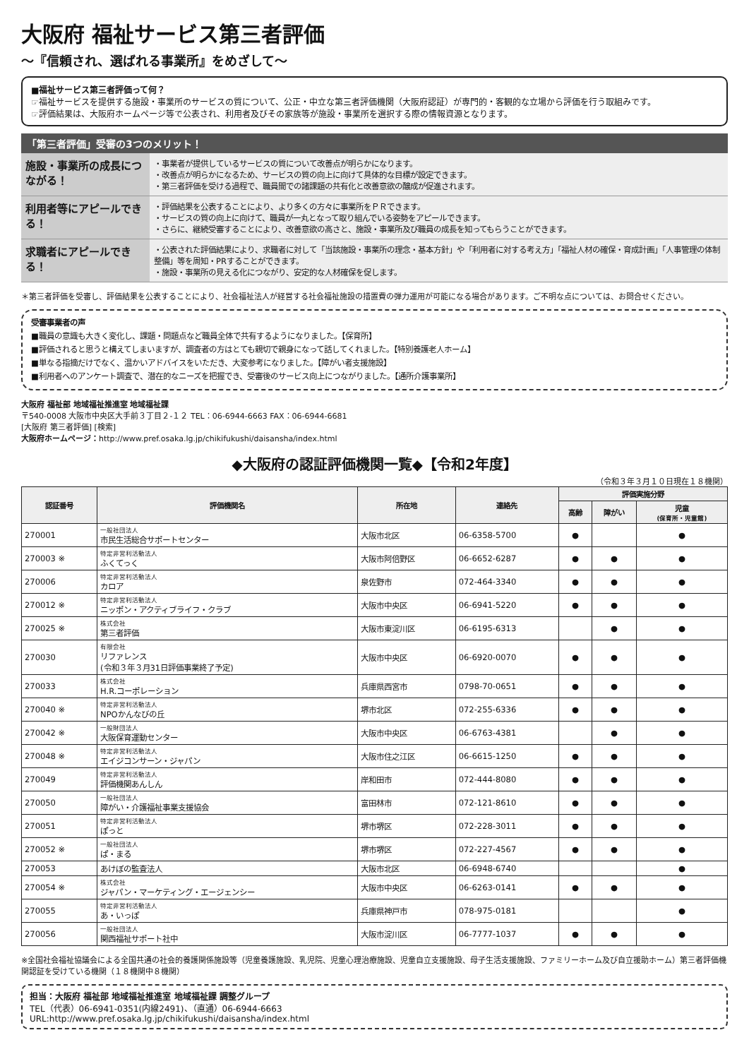大阪府 福祉サービス第三者評価
～『信頼され、選ばれる事業所』をめざして～
■福祉サービス第三者評価って何？
☞福祉サービスを提供する施設・事業所のサービスの質について、公正・中立な第三者評価機関（大阪府認証）が専門的・客観的な立場から評価を行う取組みです。
☞評価結果は、大阪府ホームページ等で公表され、利用者及びその家族等が施設・事業所を選択する際の情報資源となります。
「第三者評価」受審の3つのメリット！
施設・事業所の成長につながる！
・事業者が提供しているサービスの質について改善点が明らかになります。
・改善点が明らかになるため、サービスの質の向上に向けて具体的な目標が設定できます。
・第三者評価を受ける過程で、職員間での諸課題の共有化と改善意欲の醸成が促進されます。
利用者等にアピールできる！
・評価結果を公表することにより、より多くの方々に事業所をＰＲできます。
・サービスの質の向上に向けて、職員が一丸となって取り組んでいる姿勢をアピールできます。
・さらに、継続受審することにより、改善意欲の高さと、施設・事業所及び職員の成長を知ってもらうことができます。
求職者にアピールできる！
・公表された評価結果により、求職者に対して「当該施設・事業所の理念・基本方針」や「利用者に対する考え方」「福祉人材の確保・育成計画」「人事管理の体制整備」等を周知・PRすることができます。
・施設・事業所の見える化につながり、安定的な人材確保を促します。
＊第三者評価を受審し、評価結果を公表することにより、社会福祉法人が経営する社会福祉施設の措置費の弾力運用が可能になる場合があります。ご不明な点については、お問合せください。
受審事業者の声
■職員の意識も大きく変化し、課題・問題点など職員全体で共有するようになりました。【保育所】
■評価されると思うと構えてしまいますが、調査者の方はとても親切で親身になって話してくれました。【特別養護老人ホーム】
■単なる指摘だけでなく、温かいアドバイスをいただき、大変参考になりました。【障がい者支援施設】
■利用者へのアンケート調査で、潜在的なニーズを把握でき、受審後のサービス向上につながりました。【通所介護事業所】
大阪府 福祉部 地域福祉推進室 地域福祉課
〒540-0008 大阪市中央区大手前３丁目２-１２ TEL：06-6944-6663 FAX：06-6944-6681
[大阪府 第三者評価] [検索]
大阪府ホームページ：http://www.pref.osaka.lg.jp/chikifukushi/daisansha/index.html
◆大阪府の認証評価機関一覧◆【令和2年度】
（令和３年３月１０日現在１８機関）
| 認証番号 | 評価機関名 | 所在地 | 連絡先 | 評価実施分野 | | |
| --- | --- | --- | --- | --- | --- | --- |
| | | | | 高齢 | 障がい | 児童 (保育所・児童館) |
| 270001 | 一般社団法人 市民生活総合サポートセンター | 大阪市北区 | 06-6358-5700 | ● | | ● |
| 270003 ※ | 特定非営利活動法人 ふくてっく | 大阪市阿倍野区 | 06-6652-6287 | ● | ● | ● |
| 270006 | 特定非営利活動法人 カロア | 泉佐野市 | 072-464-3340 | ● | ● | ● |
| 270012 ※ | 特定非営利活動法人 ニッポン・アクティブライフ・クラブ | 大阪市中央区 | 06-6941-5220 | ● | ● | ● |
| 270025 ※ | 株式会社 第三者評価 | 大阪市東淀川区 | 06-6195-6313 | | ● | ● |
| 270030 | 有限会社 リファレンス (令和３年３月31日評価事業終了予定) | 大阪市中央区 | 06-6920-0070 | ● | ● | ● |
| 270033 | 株式会社 H.R.コーポレーション | 兵庫県西宮市 | 0798-70-0651 | ● | ● | ● |
| 270040 ※ | 特定非営利活動法人 NPOかんなびの丘 | 堺市北区 | 072-255-6336 | ● | ● | ● |
| 270042 ※ | 一般財団法人 大阪保育運動センター | 大阪市中央区 | 06-6763-4381 | | ● | ● |
| 270048 ※ | 特定非営利活動法人 エイジコンサーン・ジャパン | 大阪市住之江区 | 06-6615-1250 | ● | ● | ● |
| 270049 | 特定非営利活動法人 評価機関あんしん | 岸和田市 | 072-444-8080 | ● | ● | ● |
| 270050 | 一般社団法人 障がい・介護福祉事業支援協会 | 富田林市 | 072-121-8610 | ● | ● | ● |
| 270051 | 特定非営利活動法人 ぽっと | 堺市堺区 | 072-228-3011 | ● | ● | ● |
| 270052 ※ | 一般社団法人 ぱ・まる | 堺市堺区 | 072-227-4567 | ● | ● | ● |
| 270053 | あけぼの監査法人 | 大阪市北区 | 06-6948-6740 | | | ● |
| 270054 ※ | 株式会社 ジャパン・マーケティング・エージェンシー | 大阪市中央区 | 06-6263-0141 | ● | ● | ● |
| 270055 | 特定非営利活動法人 あ・いっぽ | 兵庫県神戸市 | 078-975-0181 | | | ● |
| 270056 | 一般社団法人 関西福祉サポート社中 | 大阪市淀川区 | 06-7777-1037 | ● | ● | ● |
※全国社会福祉協議会による全国共通の社会的養護関係施設等（児童養護施設、乳児院、児童心理治療施設、児童自立支援施設、母子生活支援施設、ファミリーホーム及び自立援助ホーム）第三者評価機関認証を受けている機関（１８機関中８機関）
担当：大阪府 福祉部 地域福祉推進室 地域福祉課 調整グループ
TEL（代表）06-6941-0351(内線2491)、（直通）06-6944-6663
URL:http://www.pref.osaka.lg.jp/chikifukushi/daisansha/index.html